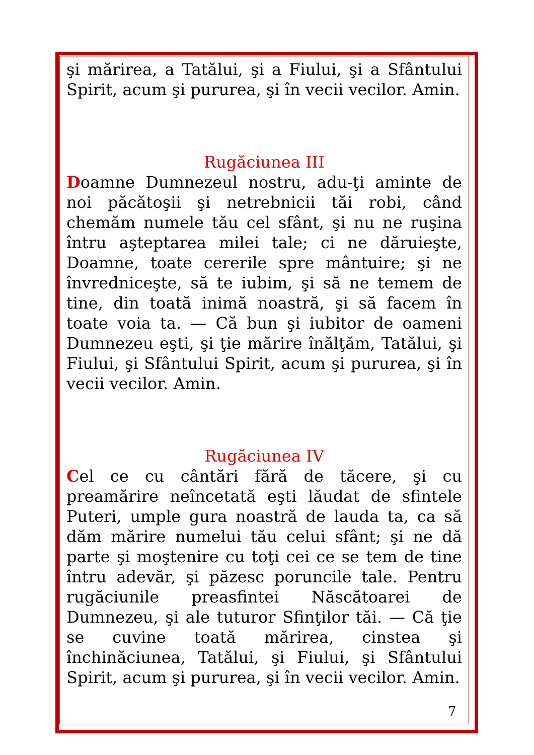şi mărirea, a Tatălui, şi a Fiului, şi a Sfântului Spirit, acum şi pururea, şi în vecii vecilor. Amin.
Rugăciunea III
Doamne Dumnezeul nostru, adu-ţi aminte de noi păcătoşii şi netrebnicii tăi robi, când chemăm numele tău cel sfânt, şi nu ne ruşina întru aşteptarea milei tale; ci ne dăruieşte, Doamne, toate cererile spre mântuire; şi ne învredniceşte, să te iubim, şi să ne temem de tine, din toată inimă noastră, şi să facem în toate voia ta. — Că bun şi iubitor de oameni Dumnezeu eşti, şi ţie mărire înălţăm, Tatălui, şi Fiului, şi Sfântului Spirit, acum şi pururea, şi în vecii vecilor. Amin.
Rugăciunea IV
Cel ce cu cântări fără de tăcere, şi cu preamărire neîncetată eşti lăudat de sfintele Puteri, umple gura noastră de lauda ta, ca să dăm mărire numelui tău celui sfânt; şi ne dă parte şi moştenire cu toţi cei ce se tem de tine întru adevăr, şi păzesc poruncile tale. Pentru rugăciunile preasfintei Născătoarei de Dumnezeu, şi ale tuturor Sfinţilor tăi. — Că ţie se cuvine toată mărirea, cinstea şi închinăciunea, Tatălui, şi Fiului, şi Sfântului Spirit, acum şi pururea, şi în vecii vecilor. Amin.
7